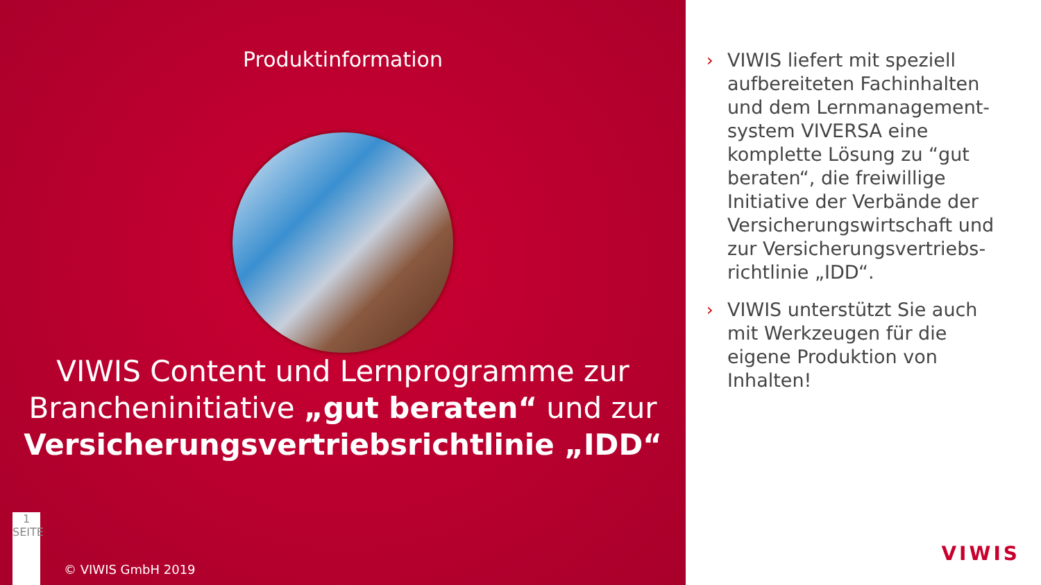Produktinformation
VIWIS Content und Lernprogramme zur Brancheninitiative „gut beraten“ und zur Versicherungsvertriebsrichtlinie „IDD“
1
SEITE
© VIWIS GmbH 2019
› VIWIS liefert mit speziell aufbereiteten Fachinhalten und dem Lernmanagement-system VIVERSA eine komplette Lösung zu “gut beraten“, die freiwillige Initiative der Verbände der Versicherungswirtschaft und zur Versicherungsvertriebs-richtlinie „IDD“.
› VIWIS unterstützt Sie auch mit Werkzeugen für die eigene Produktion von Inhalten!
VIWIS